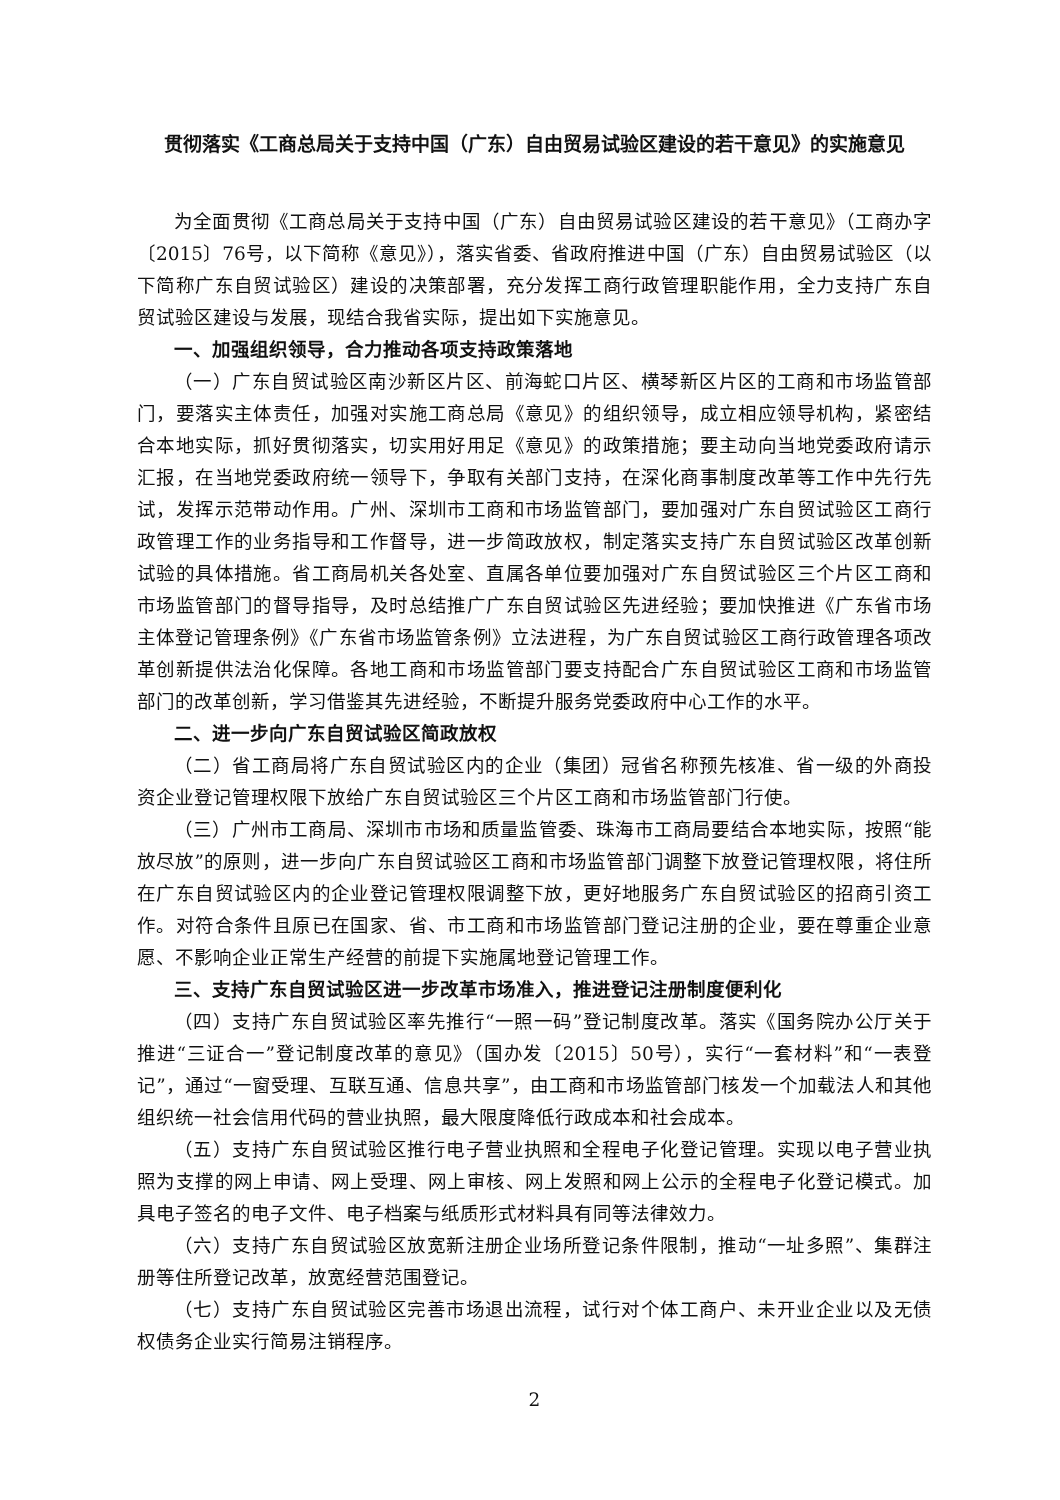贯彻落实《工商总局关于支持中国（广东）自由贸易试验区建设的若干意见》的实施意见
为全面贯彻《工商总局关于支持中国（广东）自由贸易试验区建设的若干意见》（工商办字〔2015〕76号，以下简称《意见》），落实省委、省政府推进中国（广东）自由贸易试验区（以下简称广东自贸试验区）建设的决策部署，充分发挥工商行政管理职能作用，全力支持广东自贸试验区建设与发展，现结合我省实际，提出如下实施意见。
一、加强组织领导，合力推动各项支持政策落地
（一）广东自贸试验区南沙新区片区、前海蛇口片区、横琴新区片区的工商和市场监管部门，要落实主体责任，加强对实施工商总局《意见》的组织领导，成立相应领导机构，紧密结合本地实际，抓好贯彻落实，切实用好用足《意见》的政策措施；要主动向当地党委政府请示汇报，在当地党委政府统一领导下，争取有关部门支持，在深化商事制度改革等工作中先行先试，发挥示范带动作用。广州、深圳市工商和市场监管部门，要加强对广东自贸试验区工商行政管理工作的业务指导和工作督导，进一步简政放权，制定落实支持广东自贸试验区改革创新试验的具体措施。省工商局机关各处室、直属各单位要加强对广东自贸试验区三个片区工商和市场监管部门的督导指导，及时总结推广广东自贸试验区先进经验；要加快推进《广东省市场主体登记管理条例》《广东省市场监管条例》立法进程，为广东自贸试验区工商行政管理各项改革创新提供法治化保障。各地工商和市场监管部门要支持配合广东自贸试验区工商和市场监管部门的改革创新，学习借鉴其先进经验，不断提升服务党委政府中心工作的水平。
二、进一步向广东自贸试验区简政放权
（二）省工商局将广东自贸试验区内的企业（集团）冠省名称预先核准、省一级的外商投资企业登记管理权限下放给广东自贸试验区三个片区工商和市场监管部门行使。
（三）广州市工商局、深圳市市场和质量监管委、珠海市工商局要结合本地实际，按照“能放尽放”的原则，进一步向广东自贸试验区工商和市场监管部门调整下放登记管理权限，将住所在广东自贸试验区内的企业登记管理权限调整下放，更好地服务广东自贸试验区的招商引资工作。对符合条件且原已在国家、省、市工商和市场监管部门登记注册的企业，要在尊重企业意愿、不影响企业正常生产经营的前提下实施属地登记管理工作。
三、支持广东自贸试验区进一步改革市场准入，推进登记注册制度便利化
（四）支持广东自贸试验区率先推行“一照一码”登记制度改革。落实《国务院办公厅关于推进“三证合一”登记制度改革的意见》（国办发〔2015〕50号），实行“一套材料”和“一表登记”，通过“一窗受理、互联互通、信息共享”，由工商和市场监管部门核发一个加载法人和其他组织统一社会信用代码的营业执照，最大限度降低行政成本和社会成本。
（五）支持广东自贸试验区推行电子营业执照和全程电子化登记管理。实现以电子营业执照为支撑的网上申请、网上受理、网上审核、网上发照和网上公示的全程电子化登记模式。加具电子签名的电子文件、电子档案与纸质形式材料具有同等法律效力。
（六）支持广东自贸试验区放宽新注册企业场所登记条件限制，推动“一址多照”、集群注册等住所登记改革，放宽经营范围登记。
（七）支持广东自贸试验区完善市场退出流程，试行对个体工商户、未开业企业以及无债权债务企业实行简易注销程序。
2